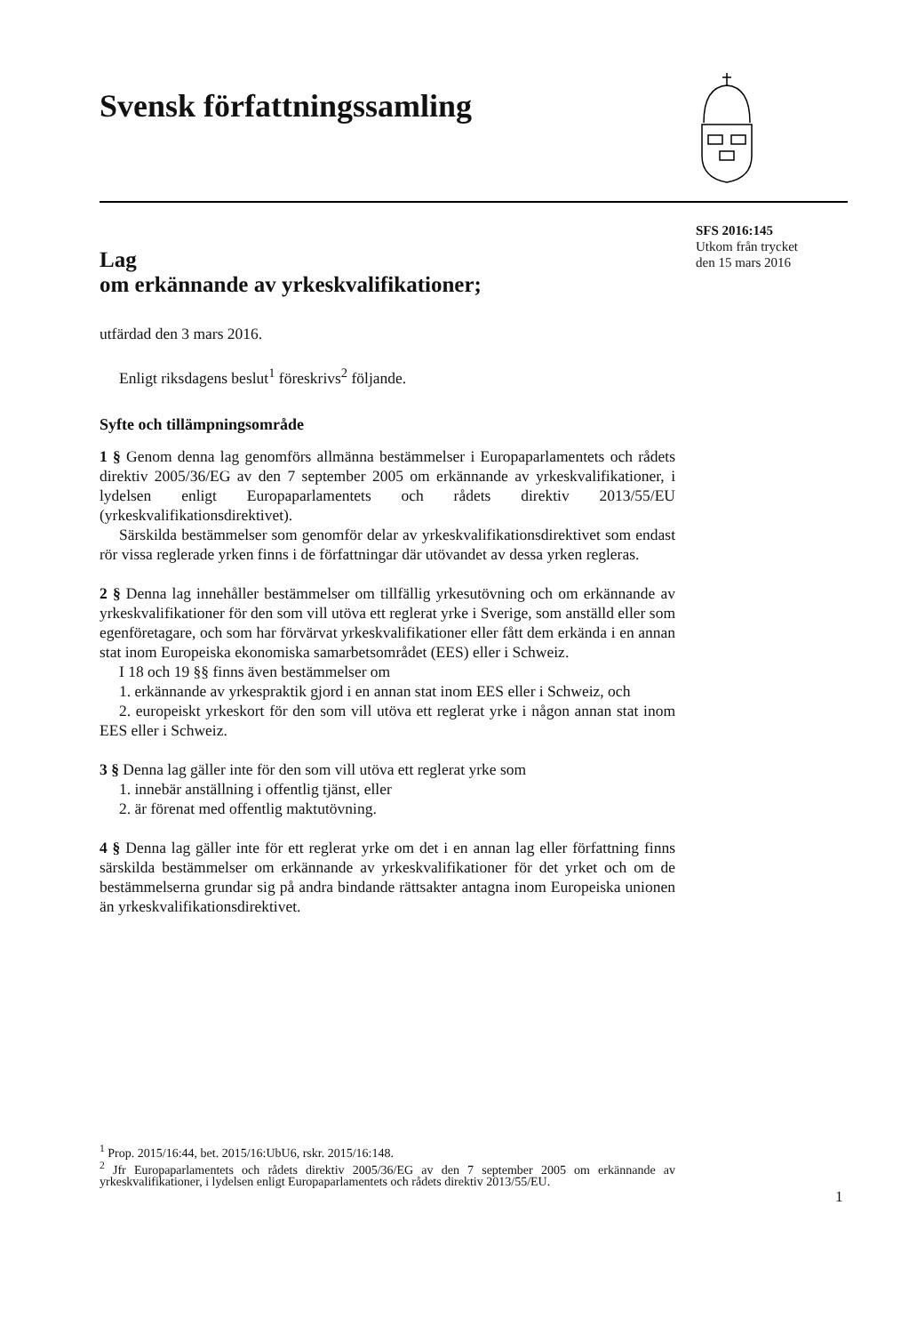Svensk författningssamling
SFS 2016:145
Utkom från trycket
den 15 mars 2016
Lag
om erkännande av yrkeskvalifikationer;
utfärdad den 3 mars 2016.
Enligt riksdagens beslut<sup>1</sup> föreskrivs<sup>2</sup> följande.
Syfte och tillämpningsområde
1 § Genom denna lag genomförs allmänna bestämmelser i Europaparlamentets och rådets direktiv 2005/36/EG av den 7 september 2005 om erkännande av yrkeskvalifikationer, i lydelsen enligt Europaparlamentets och rådets direktiv 2013/55/EU (yrkeskvalifikationsdirektivet).
Särskilda bestämmelser som genomför delar av yrkeskvalifikationsdirektivet som endast rör vissa reglerade yrken finns i de författningar där utövandet av dessa yrken regleras.
2 § Denna lag innehåller bestämmelser om tillfällig yrkesutövning och om erkännande av yrkeskvalifikationer för den som vill utöva ett reglerat yrke i Sverige, som anställd eller som egenföretagare, och som har förvärvat yrkeskvalifikationer eller fått dem erkända i en annan stat inom Europeiska ekonomiska samarbetsområdet (EES) eller i Schweiz.
I 18 och 19 §§ finns även bestämmelser om
1. erkännande av yrkespraktik gjord i en annan stat inom EES eller i Schweiz, och
2. europeiskt yrkeskort för den som vill utöva ett reglerat yrke i någon annan stat inom EES eller i Schweiz.
3 § Denna lag gäller inte för den som vill utöva ett reglerat yrke som
1. innebär anställning i offentlig tjänst, eller
2. är förenat med offentlig maktutövning.
4 § Denna lag gäller inte för ett reglerat yrke om det i en annan lag eller författning finns särskilda bestämmelser om erkännande av yrkeskvalifikationer för det yrket och om de bestämmelserna grundar sig på andra bindande rättsakter antagna inom Europeiska unionen än yrkeskvalifikationsdirektivet.
<sup>1</sup> Prop. 2015/16:44, bet. 2015/16:UbU6, rskr. 2015/16:148.
<sup>2</sup> Jfr Europaparlamentets och rådets direktiv 2005/36/EG av den 7 september 2005 om erkännande av yrkeskvalifikationer, i lydelsen enligt Europaparlamentets och rådets direktiv 2013/55/EU.
1